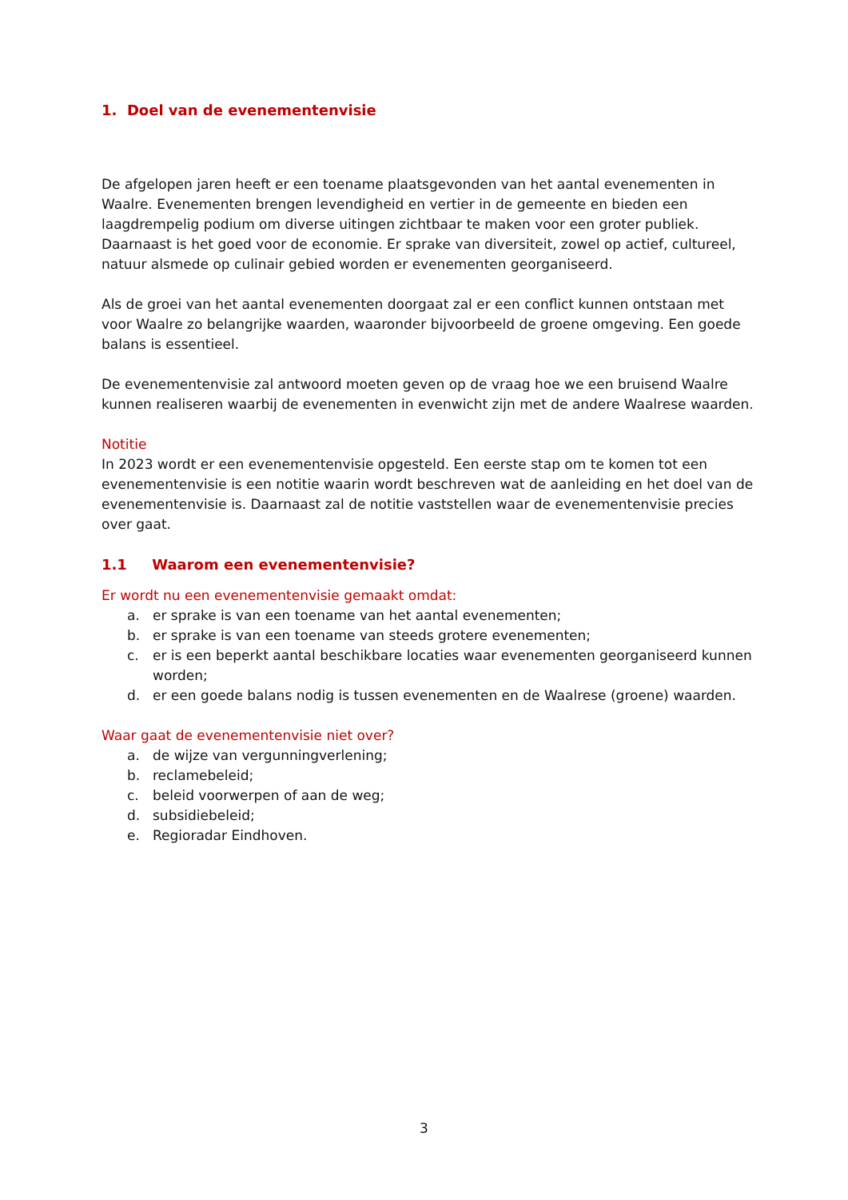1. Doel van de evenementenvisie
De afgelopen jaren heeft er een toename plaatsgevonden van het aantal evenementen in Waalre. Evenementen brengen levendigheid en vertier in de gemeente en bieden een laagdrempelig podium om diverse uitingen zichtbaar te maken voor een groter publiek. Daarnaast is het goed voor de economie. Er sprake van diversiteit, zowel op actief, cultureel, natuur alsmede op culinair gebied worden er evenementen georganiseerd.
Als de groei van het aantal evenementen doorgaat zal er een conflict kunnen ontstaan met voor Waalre zo belangrijke waarden, waaronder bijvoorbeeld de groene omgeving. Een goede balans is essentieel.
De evenementenvisie zal antwoord moeten geven op de vraag hoe we een bruisend Waalre kunnen realiseren waarbij de evenementen in evenwicht zijn met de andere Waalrese waarden.
Notitie
In 2023 wordt er een evenementenvisie opgesteld. Een eerste stap om te komen tot een evenementenvisie is een notitie waarin wordt beschreven wat de aanleiding en het doel van de evenementenvisie is. Daarnaast zal de notitie vaststellen waar de evenementenvisie precies over gaat.
1.1 Waarom een evenementenvisie?
Er wordt nu een evenementenvisie gemaakt omdat:
a. er sprake is van een toename van het aantal evenementen;
b. er sprake is van een toename van steeds grotere evenementen;
c. er is een beperkt aantal beschikbare locaties waar evenementen georganiseerd kunnen worden;
d. er een goede balans nodig is tussen evenementen en de Waalrese (groene) waarden.
Waar gaat de evenementenvisie niet over?
a. de wijze van vergunningverlening;
b. reclamebeleid;
c. beleid voorwerpen of aan de weg;
d. subsidiebeleid;
e. Regioradar Eindhoven.
3